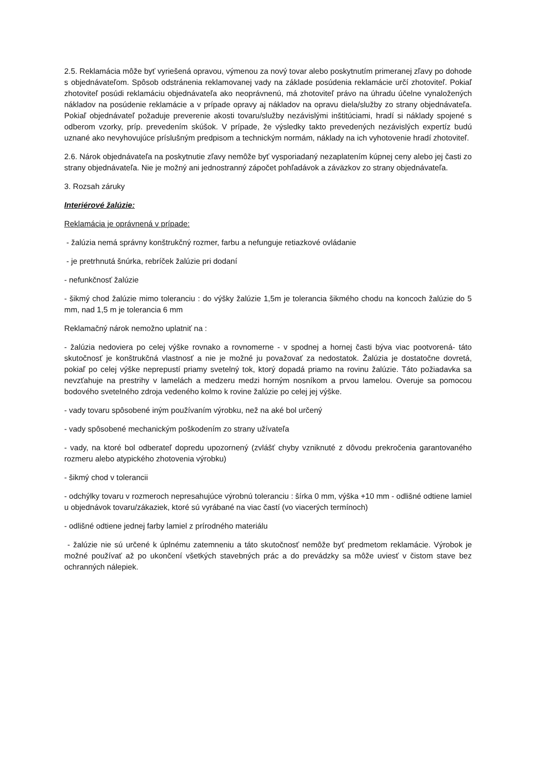2.5. Reklamácia môže byť vyriešená opravou, výmenou za nový tovar alebo poskytnutím primeranej zľavy po dohode s objednávateľom. Spôsob odstránenia reklamovanej vady na základe posúdenia reklamácie určí zhotoviteľ. Pokiaľ zhotoviteľ posúdi reklamáciu objednávateľa ako neoprávnenú, má zhotoviteľ právo na úhradu účelne vynaložených nákladov na posúdenie reklamácie a v prípade opravy aj nákladov na opravu diela/služby zo strany objednávateľa. Pokiaľ objednávateľ požaduje preverenie akosti tovaru/služby nezávislými inštitúciami, hradí si náklady spojené s odberom vzorky, príp. prevedením skúšok. V prípade, že výsledky takto prevedených nezávislých expertíz budú uznané ako nevyhovujúce príslušným predpisom a technickým normám, náklady na ich vyhotovenie hradí zhotoviteľ.
2.6. Nárok objednávateľa na poskytnutie zľavy nemôže byť vysporiadaný nezaplatením kúpnej ceny alebo jej časti zo strany objednávateľa. Nie je možný ani jednostranný zápočet pohľadávok a záväzkov zo strany objednávateľa.
3. Rozsah záruky
Interiérové žalúzie:
Reklamácia je oprávnená v prípade:
- žalúzia nemá správny konštrukčný rozmer, farbu a nefunguje retiazkové ovládanie
- je pretrhnutá šnúrka, rebríček žalúzie pri dodaní
- nefunkčnosť žalúzie
- šikmý chod žalúzie mimo toleranciu : do výšky žalúzie 1,5m je tolerancia šikmého chodu na koncoch žalúzie do 5 mm, nad 1,5 m je tolerancia 6 mm
Reklamačný nárok nemožno uplatniť na :
- žalúzia nedoviera po celej výške rovnako a rovnomerne - v spodnej a hornej časti býva viac pootvorená- táto skutočnosť je konštrukčná vlastnosť a nie je možné ju považovať za nedostatok. Žalúzia je dostatočne dovretá, pokiaľ po celej výške neprepustí priamy svetelný tok, ktorý dopadá priamo na rovinu žalúzie. Táto požiadavka sa nevzťahuje na prestrihy v lamelách a medzeru medzi horným nosníkom a prvou lamelou. Overuje sa pomocou bodového svetelného zdroja vedeného kolmo k rovine žalúzie po celej jej výške.
- vady tovaru spôsobené iným používaním výrobku, než na aké bol určený
- vady spôsobené mechanickým poškodením zo strany užívateľa
- vady, na ktoré bol odberateľ dopredu upozornený (zvlášť chyby vzniknuté z dôvodu prekročenia garantovaného rozmeru alebo atypického zhotovenia výrobku)
- šikmý chod v tolerancii
- odchýlky tovaru v rozmeroch nepresahujúce výrobnú toleranciu : šírka 0 mm, výška +10 mm - odlišné odtiene lamiel u objednávok tovaru/zákaziek, ktoré sú vyrábané na viac častí (vo viacerých termínoch)
- odlišné odtiene jednej farby lamiel z prírodného materiálu
- žalúzie nie sú určené k úplnému zatemneniu a táto skutočnosť nemôže byť predmetom reklamácie. Výrobok je možné používať až po ukončení všetkých stavebných prác a do prevádzky sa môže uviesť v čistom stave bez ochranných nálepiek.